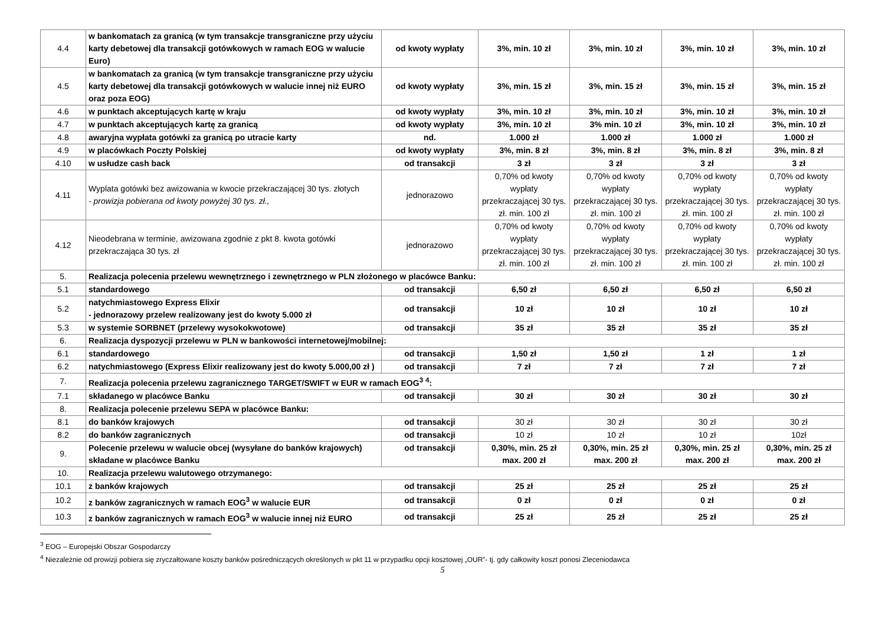| 4.4 | w bankomatach za granicą (w tym transakcje transgraniczne przy użyciu karty debetowej dla transakcji gotówkowych w ramach EOG w walucie Euro) | od kwoty wypłaty | 3%, min. 10 zł | 3%, min. 10 zł | 3%, min. 10 zł | 3%, min. 10 zł |
| 4.5 | w bankomatach za granicą (w tym transakcje transgraniczne przy użyciu karty debetowej dla transakcji gotówkowych w walucie innej niż EURO oraz poza EOG) | od kwoty wypłaty | 3%, min. 15 zł | 3%, min. 15 zł | 3%, min. 15 zł | 3%, min. 15 zł |
| 4.6 | w punktach akceptujących kartę w kraju | od kwoty wypłaty | 3%, min. 10 zł | 3%, min. 10 zł | 3%, min. 10 zł | 3%, min. 10 zł |
| 4.7 | w punktach akceptujących kartę za granicą | od kwoty wypłaty | 3%, min. 10 zł | 3% min. 10 zł | 3%, min. 10 zł | 3%, min. 10 zł |
| 4.8 | awaryjna wypłata gotówki za granicą po utracie karty | nd. | 1.000 zł | 1.000 zł | 1.000 zł | 1.000 zł |
| 4.9 | w placówkach Poczty Polskiej | od kwoty wypłaty | 3%, min. 8 zł | 3%, min. 8 zł | 3%, min. 8 zł | 3%, min. 8 zł |
| 4.10 | w usłudze cash back | od transakcji | 3 zł | 3 zł | 3 zł | 3 zł |
| 4.11 | Wyplata gotówki bez awizowania w kwocie przekraczającej 30 tys. złotych - prowizja pobierana od kwoty powyżej 30 tys. zł., | jednorazowo | 0,70% od kwoty wypłaty przekraczającej 30 tys. zł. min. 100 zł | 0,70% od kwoty wypłaty przekraczającej 30 tys. zł. min. 100 zł | 0,70% od kwoty wypłaty przekraczającej 30 tys. zł. min. 100 zł | 0,70% od kwoty wypłaty przekraczającej 30 tys. zł. min. 100 zł |
| 4.12 | Nieodebrana w terminie, awizowana zgodnie z pkt 8. kwota gotówki przekraczająca 30 tys. zł | jednorazowo | 0,70% od kwoty wypłaty przekraczającej 30 tys. zł. min. 100 zł | 0,70% od kwoty wypłaty przekraczającej 30 tys. zł. min. 100 zł | 0,70% od kwoty wypłaty przekraczającej 30 tys. zł. min. 100 zł | 0,70% od kwoty wypłaty przekraczającej 30 tys. zł. min. 100 zł |
| 5. | Realizacja polecenia przelewu wewnętrznego i zewnętrznego w PLN złożonego w placówce Banku: | | | | | |
| 5.1 | standardowego | od transakcji | 6,50 zł | 6,50 zł | 6,50 zł | 6,50 zł |
| 5.2 | natychmiastowego Express Elixir - jednorazowy przelew realizowany jest do kwoty 5.000 zł | od transakcji | 10 zł | 10 zł | 10 zł | 10 zł |
| 5.3 | w systemie SORBNET (przelewy wysokokwotowe) | od transakcji | 35 zł | 35 zł | 35 zł | 35 zł |
| 6. | Realizacja dyspozycji przelewu w PLN w bankowości internetowej/mobilnej: | | | | | |
| 6.1 | standardowego | od transakcji | 1,50 zł | 1,50 zł | 1 zł | 1 zł |
| 6.2 | natychmiastowego (Express Elixir realizowany jest do kwoty 5.000,00 zł ) | od transakcji | 7 zł | 7 zł | 7 zł | 7 zł |
| 7. | Realizacja polecenia przelewu zagranicznego TARGET/SWIFT w EUR w ramach EOG<sup>3</sup> <sup>4</sup>: | | | | | |
| 7.1 | składanego w placówce Banku | od transakcji | 30 zł | 30 zł | 30 zł | 30 zł |
| 8. | Realizacja polecenie przelewu SEPA w placówce Banku: | | | | | |
| 8.1 | do banków krajowych | od transakcji | 30 zł | 30 zł | 30 zł | 30 zł |
| 8.2 | do banków zagranicznych | od transakcji | 10 zł | 10 zł | 10 zł | 10zł |
| 9. | Polecenie przelewu w walucie obcej (wysyłane do banków krajowych) składane w placówce Banku | od transakcji | 0,30%, min. 25 zł max. 200 zł | 0,30%, min. 25 zł max. 200 zł | 0,30%, min. 25 zł max. 200 zł | 0,30%, min. 25 zł max. 200 zł |
| 10. | Realizacja przelewu walutowego otrzymanego: | | | | | |
| 10.1 | z banków krajowych | od transakcji | 25 zł | 25 zł | 25 zł | 25 zł |
| 10.2 | z banków zagranicznych w ramach EOG<sup>3</sup> w walucie EUR | od transakcji | 0 zł | 0 zł | 0 zł | 0 zł |
| 10.3 | z banków zagranicznych w ramach EOG<sup>3</sup> w walucie innej niż EURO | od transakcji | 25 zł | 25 zł | 25 zł | 25 zł |
<sup>3</sup> EOG – Europejski Obszar Gospodarczy
<sup>4</sup> Niezależnie od prowizji pobiera się zryczałtowane koszty banków pośredniczących określonych w pkt 11 w przypadku opcji kosztowej „OUR”- tj. gdy całkowity koszt ponosi Zleceniodawca
5